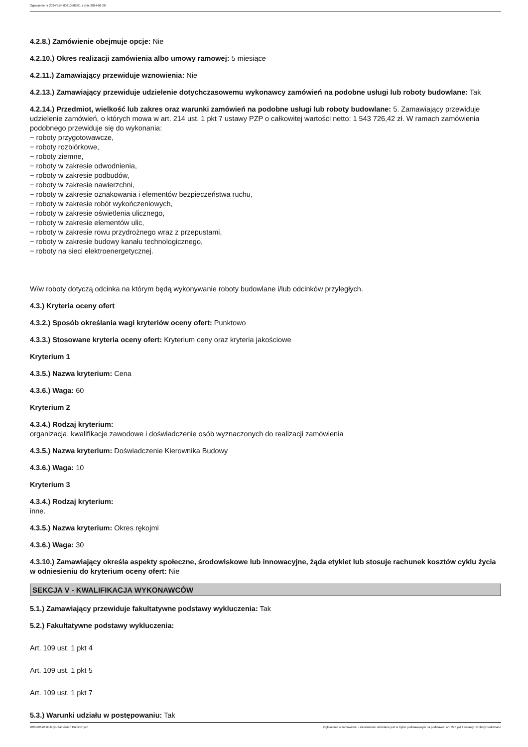Ogłoszenie nr 2024/BZP 00210508/01 z dnia 2024-02-20
4.2.8.) Zamówienie obejmuje opcje: Nie
4.2.10.) Okres realizacji zamówienia albo umowy ramowej: 5 miesiące
4.2.11.) Zamawiający przewiduje wznowienia: Nie
4.2.13.) Zamawiający przewiduje udzielenie dotychczasowemu wykonawcy zamówień na podobne usługi lub roboty budowlane: Tak
4.2.14.) Przedmiot, wielkość lub zakres oraz warunki zamówień na podobne usługi lub roboty budowlane: 5. Zamawiający przewiduje udzielenie zamówień, o których mowa w art. 214 ust. 1 pkt 7 ustawy PZP o całkowitej wartości netto: 1 543 726,42 zł. W ramach zamówienia podobnego przewiduje się do wykonania:
− roboty przygotowawcze,
− roboty rozbiórkowe,
− roboty ziemne,
− roboty w zakresie odwodnienia,
− roboty w zakresie podbudów,
− roboty w zakresie nawierzchni,
− roboty w zakresie oznakowania i elementów bezpieczeństwa ruchu,
− roboty w zakresie robót wykończeniowych,
− roboty w zakresie oświetlenia ulicznego,
− roboty w zakresie elementów ulic,
− roboty w zakresie rowu przydrożnego wraz z przepustami,
− roboty w zakresie budowy kanału technologicznego,
− roboty na sieci elektroenergetycznej.
W/w roboty dotyczą odcinka na którym będą wykonywanie roboty budowlane i/lub odcinków przyległych.
4.3.) Kryteria oceny ofert
4.3.2.) Sposób określania wagi kryteriów oceny ofert: Punktowo
4.3.3.) Stosowane kryteria oceny ofert: Kryterium ceny oraz kryteria jakościowe
Kryterium 1
4.3.5.) Nazwa kryterium: Cena
4.3.6.) Waga: 60
Kryterium 2
4.3.4.) Rodzaj kryterium:
organizacja, kwalifikacje zawodowe i doświadczenie osób wyznaczonych do realizacji zamówienia
4.3.5.) Nazwa kryterium: Doświadczenie Kierownika Budowy
4.3.6.) Waga: 10
Kryterium 3
4.3.4.) Rodzaj kryterium:
inne.
4.3.5.) Nazwa kryterium: Okres rękojmi
4.3.6.) Waga: 30
4.3.10.) Zamawiający określa aspekty społeczne, środowiskowe lub innowacyjne, żąda etykiet lub stosuje rachunek kosztów cyklu życia w odniesieniu do kryterium oceny ofert: Nie
SEKCJA V - KWALIFIKACJA WYKONAWCÓW
5.1.) Zamawiający przewiduje fakultatywne podstawy wykluczenia: Tak
5.2.) Fakultatywne podstawy wykluczenia:
Art. 109 ust. 1 pkt 4
Art. 109 ust. 1 pkt 5
Art. 109 ust. 1 pkt 7
5.3.) Warunki udziału w postępowaniu: Tak
2024-02-20 Biuletyn Zamówień Publicznych Ogłoszenie o zamówieniu - Zamówienie udzielane jest w trybie podstawowym na podstawie: art. 275 pkt 1 ustawy - Roboty budowlane